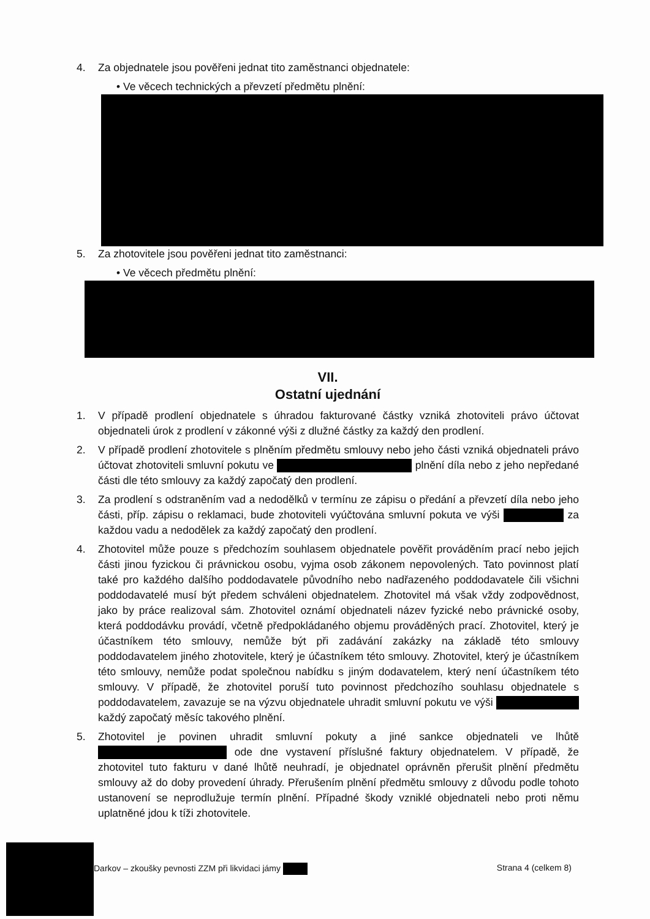4. Za objednatele jsou pověřeni jednat tito zaměstnanci objednatele:
• Ve věcech technických a převzetí předmětu plnění:
5. Za zhotovitele jsou pověřeni jednat tito zaměstnanci:
• Ve věcech předmětu plnění:
VII.
Ostatní ujednání
1. V případě prodlení objednatele s úhradou fakturované částky vzniká zhotoviteli právo účtovat objednateli úrok z prodlení v zákonné výši z dlužné částky za každý den prodlení.
2. V případě prodlení zhotovitele s plněním předmětu smlouvy nebo jeho části vzniká objednateli právo účtovat zhotoviteli smluvní pokutu ve plnění díla nebo z jeho nepředané části dle této smlouvy za každý započatý den prodlení.
3. Za prodlení s odstraněním vad a nedodělků v termínu ze zápisu o předání a převzetí díla nebo jeho části, příp. zápisu o reklamaci, bude zhotoviteli vyúčtována smluvní pokuta ve výši za každou vadu a nedodělek za každý započatý den prodlení.
4. Zhotovitel může pouze s předchozím souhlasem objednatele pověřit prováděním prací nebo jejich části jinou fyzickou či právnickou osobu, vyjma osob zákonem nepovolených. Tato povinnost platí také pro každého dalšího poddodavatele původního nebo nadřazeného poddodavatele čili všichni poddodavatelé musí být předem schváleni objednatelem. Zhotovitel má však vždy zodpovědnost, jako by práce realizoval sám. Zhotovitel oznámí objednateli název fyzické nebo právnické osoby, která poddodávku provádí, včetně předpokládaného objemu prováděných prací. Zhotovitel, který je účastníkem této smlouvy, nemůže být při zadávání zakázky na základě této smlouvy poddodavatelem jiného zhotovitele, který je účastníkem této smlouvy. Zhotovitel, který je účastníkem této smlouvy, nemůže podat společnou nabídku s jiným dodavatelem, který není účastníkem této smlouvy. V případě, že zhotovitel poruší tuto povinnost předchozího souhlasu objednatele s poddodavatelem, zavazuje se na výzvu objednatele uhradit smluvní pokutu ve výši každý započatý měsíc takového plnění.
5. Zhotovitel je povinen uhradit smluvní pokuty a jiné sankce objednateli ve lhůtě ode dne vystavení příslušné faktury objednatelem. V případě, že zhotovitel tuto fakturu v dané lhůtě neuhradí, je objednatel oprávněn přerušit plnění předmětu smlouvy až do doby provedení úhrady. Přerušením plnění předmětu smlouvy z důvodu podle tohoto ustanovení se neprodlužuje termín plnění. Případné škody vzniklé objednateli nebo proti němu uplatněné jdou k tíži zhotovitele.
Darkov – zkoušky pevnosti ZZM při likvidaci jámy Strana 4 (celkem 8)